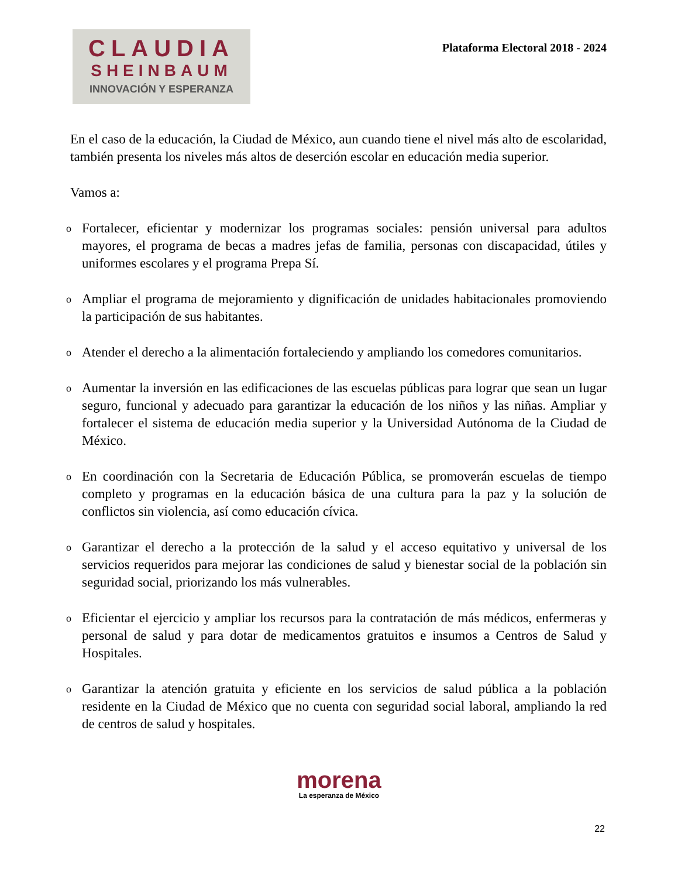CLAUDIA
SHEINBAUM
INNOVACIÓN Y ESPERANZA
Plataforma Electoral 2018 - 2024
En el caso de la educación, la Ciudad de México, aun cuando tiene el nivel más alto de escolaridad, también presenta los niveles más altos de deserción escolar en educación media superior.
Vamos a:
o Fortalecer, eficientar y modernizar los programas sociales: pensión universal para adultos mayores, el programa de becas a madres jefas de familia, personas con discapacidad, útiles y uniformes escolares y el programa Prepa Sí.
o Ampliar el programa de mejoramiento y dignificación de unidades habitacionales promoviendo la participación de sus habitantes.
o Atender el derecho a la alimentación fortaleciendo y ampliando los comedores comunitarios.
o Aumentar la inversión en las edificaciones de las escuelas públicas para lograr que sean un lugar seguro, funcional y adecuado para garantizar la educación de los niños y las niñas. Ampliar y fortalecer el sistema de educación media superior y la Universidad Autónoma de la Ciudad de México.
o En coordinación con la Secretaria de Educación Pública, se promoverán escuelas de tiempo completo y programas en la educación básica de una cultura para la paz y la solución de conflictos sin violencia, así como educación cívica.
o Garantizar el derecho a la protección de la salud y el acceso equitativo y universal de los servicios requeridos para mejorar las condiciones de salud y bienestar social de la población sin seguridad social, priorizando los más vulnerables.
o Eficientar el ejercicio y ampliar los recursos para la contratación de más médicos, enfermeras y personal de salud y para dotar de medicamentos gratuitos e insumos a Centros de Salud y Hospitales.
o Garantizar la atención gratuita y eficiente en los servicios de salud pública a la población residente en la Ciudad de México que no cuenta con seguridad social laboral, ampliando la red de centros de salud y hospitales.
morena
La esperanza de México
22